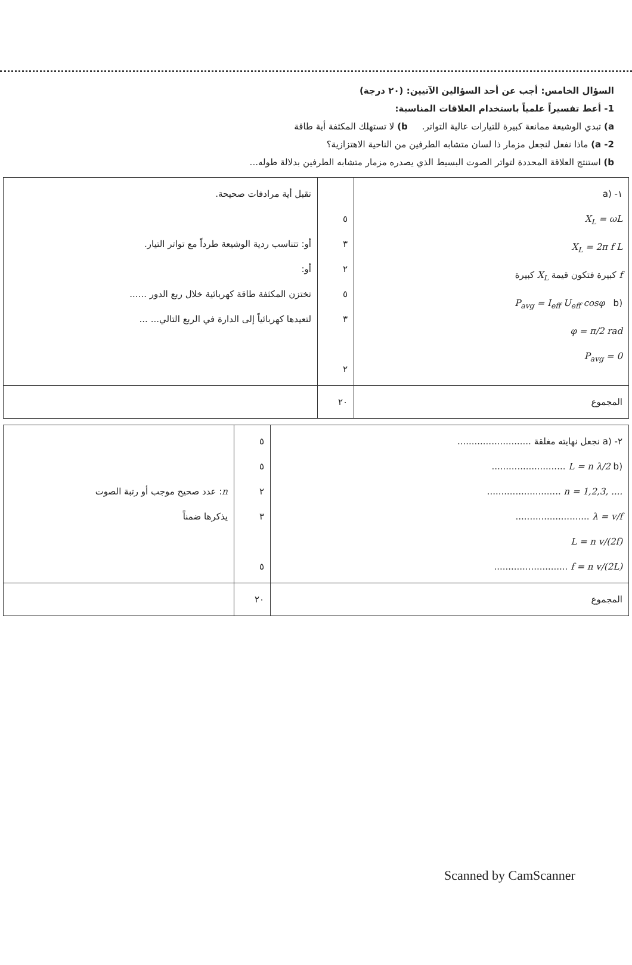السؤال الخامس: أجب عن أحد السؤالين الآتيين: (٢٠ درجة)
1- أعط تفسيراً علمياً باستخدام العلاقات المناسبة:
a) تبدي الوشيعة ممانعة كبيرة للتيارات عالية التواتر. b) لا تستهلك المكثفة أية طاقة
2- a) ماذا نفعل لنجعل مزمار ذا لسان متشابه الطرفين من الناحية الاهتزازية؟
b) استنتج العلاقة المحددة لتواتر الصوت البسيط الذي يصدره مزمار متشابه الطرفين بدلالة طوله...
| ١- (a X<sub>L</sub> = ωL X<sub>L</sub> = 2π f L f كبيرة فتكون قيمة X<sub>L</sub> كبيرة (b P<sub>avg</sub> = I<sub>eff</sub> U<sub>eff</sub> cosφ φ = π/2 rad P<sub>avg</sub> = 0 | ٥ ٣ ٢ ٥ ٣ ٢ | تقبل أية مرادفات صحيحة. أو: تتناسب ردية الوشيعة طرداً مع تواتر التيار. أو: تختزن المكثفة طاقة كهربائية خلال ربع الدور ...... لتعيدها كهربائياً إلى الدارة في الربع التالي... ... |
| المجموع | ٢٠ | |
| ٢- (a نجعل نهايته مغلقة .......................... (b L = n λ/2 .......................... n = 1,2,3, .... .......................... λ = v/f .......................... L = n v/(2f) f = n v/(2L) .......................... | ٥ ٥ ٢ ٣ ٥ | n : عدد صحيح موجب أو رتبة الصوت يذكرها ضمناً |
| المجموع | ٢٠ | |
Scanned by CamScanner